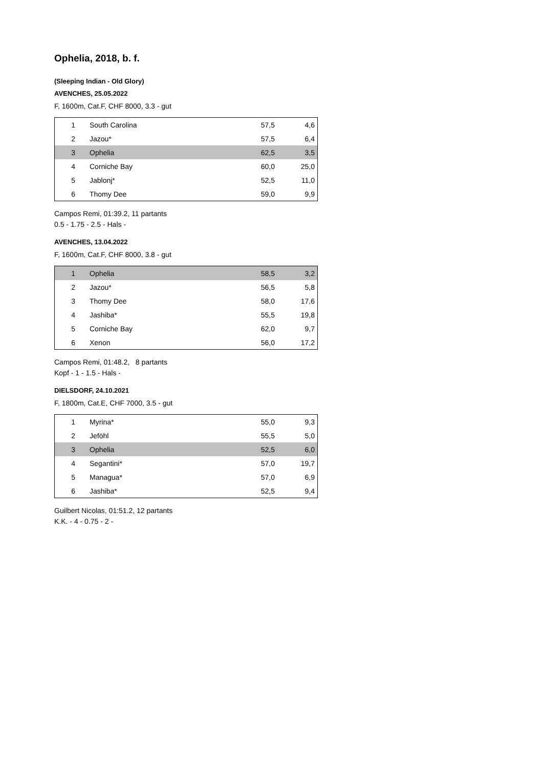Ophelia, 2018, b. f.
(Sleeping Indian - Old Glory)
AVENCHES, 25.05.2022
F, 1600m, Cat.F, CHF 8000, 3.3 - gut
| 1 | South Carolina | 57,5 | 4,6 |
| 2 | Jazou* | 57,5 | 6,4 |
| 3 | Ophelia | 62,5 | 3,5 |
| 4 | Corniche Bay | 60,0 | 25,0 |
| 5 | Jablonj* | 52,5 | 11,0 |
| 6 | Thomy Dee | 59,0 | 9,9 |
Campos Remi, 01:39.2, 11 partants
0.5 - 1.75 - 2.5 - Hals -
AVENCHES, 13.04.2022
F, 1600m, Cat.F, CHF 8000, 3.8 - gut
| 1 | Ophelia | 58,5 | 3,2 |
| 2 | Jazou* | 56,5 | 5,8 |
| 3 | Thomy Dee | 58,0 | 17,6 |
| 4 | Jashiba* | 55,5 | 19,8 |
| 5 | Corniche Bay | 62,0 | 9,7 |
| 6 | Xenon | 56,0 | 17,2 |
Campos Remi, 01:48.2, 8 partants
Kopf - 1 - 1.5 - Hals -
DIELSDORF, 24.10.2021
F, 1800m, Cat.E, CHF 7000, 3.5 - gut
| 1 | Myrina* | 55,0 | 9,3 |
| 2 | Jeföhl | 55,5 | 5,0 |
| 3 | Ophelia | 52,5 | 6,0 |
| 4 | Segantini* | 57,0 | 19,7 |
| 5 | Managua* | 57,0 | 6,9 |
| 6 | Jashiba* | 52,5 | 9,4 |
Guilbert Nicolas, 01:51.2, 12 partants
K.K. - 4 - 0.75 - 2 -